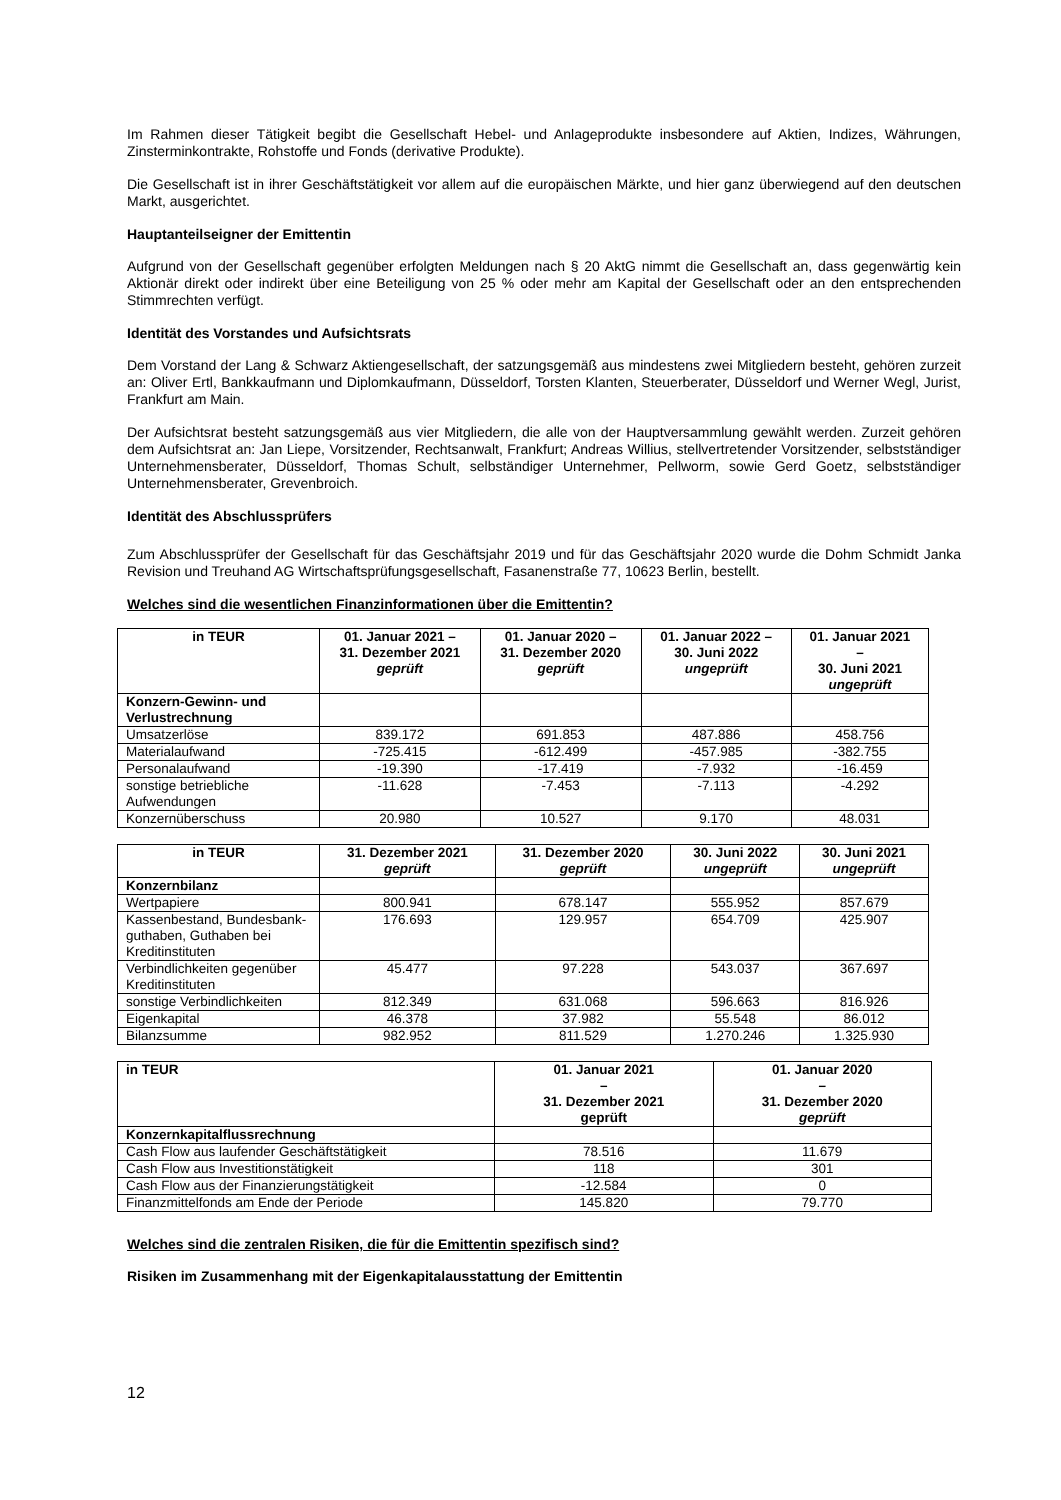Im Rahmen dieser Tätigkeit begibt die Gesellschaft Hebel- und Anlageprodukte insbesondere auf Aktien, Indizes, Währungen, Zinsterminkontrakte, Rohstoffe und Fonds (derivative Produkte).
Die Gesellschaft ist in ihrer Geschäftstätigkeit vor allem auf die europäischen Märkte, und hier ganz überwiegend auf den deutschen Markt, ausgerichtet.
Hauptanteilseigner der Emittentin
Aufgrund von der Gesellschaft gegenüber erfolgten Meldungen nach § 20 AktG nimmt die Gesellschaft an, dass gegenwärtig kein Aktionär direkt oder indirekt über eine Beteiligung von 25 % oder mehr am Kapital der Gesellschaft oder an den entsprechenden Stimmrechten verfügt.
Identität des Vorstandes und Aufsichtsrats
Dem Vorstand der Lang & Schwarz Aktiengesellschaft, der satzungsgemäß aus mindestens zwei Mitgliedern besteht, gehören zurzeit an: Oliver Ertl, Bankkaufmann und Diplomkaufmann, Düsseldorf, Torsten Klanten, Steuerberater, Düsseldorf und Werner Wegl, Jurist, Frankfurt am Main.
Der Aufsichtsrat besteht satzungsgemäß aus vier Mitgliedern, die alle von der Hauptversammlung gewählt werden. Zurzeit gehören dem Aufsichtsrat an: Jan Liepe, Vorsitzender, Rechtsanwalt, Frankfurt; Andreas Willius, stellvertretender Vorsitzender, selbstständiger Unternehmensberater, Düsseldorf, Thomas Schult, selbständiger Unternehmer, Pellworm, sowie Gerd Goetz, selbstständiger Unternehmensberater, Grevenbroich.
Identität des Abschlussprüfers
Zum Abschlussprüfer der Gesellschaft für das Geschäftsjahr 2019 und für das Geschäftsjahr 2020 wurde die Dohm Schmidt Janka Revision und Treuhand AG Wirtschaftsprüfungsgesellschaft, Fasanenstraße 77, 10623 Berlin, bestellt.
Welches sind die wesentlichen Finanzinformationen über die Emittentin?
| in TEUR | 01. Januar 2021 – 31. Dezember 2021 geprüft | 01. Januar 2020 – 31. Dezember 2020 geprüft | 01. Januar 2022 – 30. Juni 2022 ungeprüft | 01. Januar 2021 – 30. Juni 2021 ungeprüft |
| --- | --- | --- | --- | --- |
| Konzern-Gewinn- und Verlustrechnung | | | | |
| Umsatzerlöse | 839.172 | 691.853 | 487.886 | 458.756 |
| Materialaufwand | -725.415 | -612.499 | -457.985 | -382.755 |
| Personalaufwand | -19.390 | -17.419 | -7.932 | -16.459 |
| sonstige betriebliche Aufwendungen | -11.628 | -7.453 | -7.113 | -4.292 |
| Konzernüberschuss | 20.980 | 10.527 | 9.170 | 48.031 |
| in TEUR | 31. Dezember 2021 geprüft | 31. Dezember 2020 geprüft | 30. Juni 2022 ungeprüft | 30. Juni 2021 ungeprüft |
| --- | --- | --- | --- | --- |
| Konzernbilanz | | | | |
| Wertpapiere | 800.941 | 678.147 | 555.952 | 857.679 |
| Kassenbestand, Bundesbank-guthaben, Guthaben bei Kreditinstituten | 176.693 | 129.957 | 654.709 | 425.907 |
| Verbindlichkeiten gegenüber Kreditinstituten | 45.477 | 97.228 | 543.037 | 367.697 |
| sonstige Verbindlichkeiten | 812.349 | 631.068 | 596.663 | 816.926 |
| Eigenkapital | 46.378 | 37.982 | 55.548 | 86.012 |
| Bilanzsumme | 982.952 | 811.529 | 1.270.246 | 1.325.930 |
| in TEUR | 01. Januar 2021 – 31. Dezember 2021 geprüft | 01. Januar 2020 – 31. Dezember 2020 geprüft |
| --- | --- | --- |
| Konzernkapitalflussrechnung | | |
| Cash Flow aus laufender Geschäftstätigkeit | 78.516 | 11.679 |
| Cash Flow aus Investitionstätigkeit | 118 | 301 |
| Cash Flow aus der Finanzierungstätigkeit | -12.584 | 0 |
| Finanzmittelfonds am Ende der Periode | 145.820 | 79.770 |
Welches sind die zentralen Risiken, die für die Emittentin spezifisch sind?
Risiken im Zusammenhang mit der Eigenkapitalausstattung der Emittentin
12